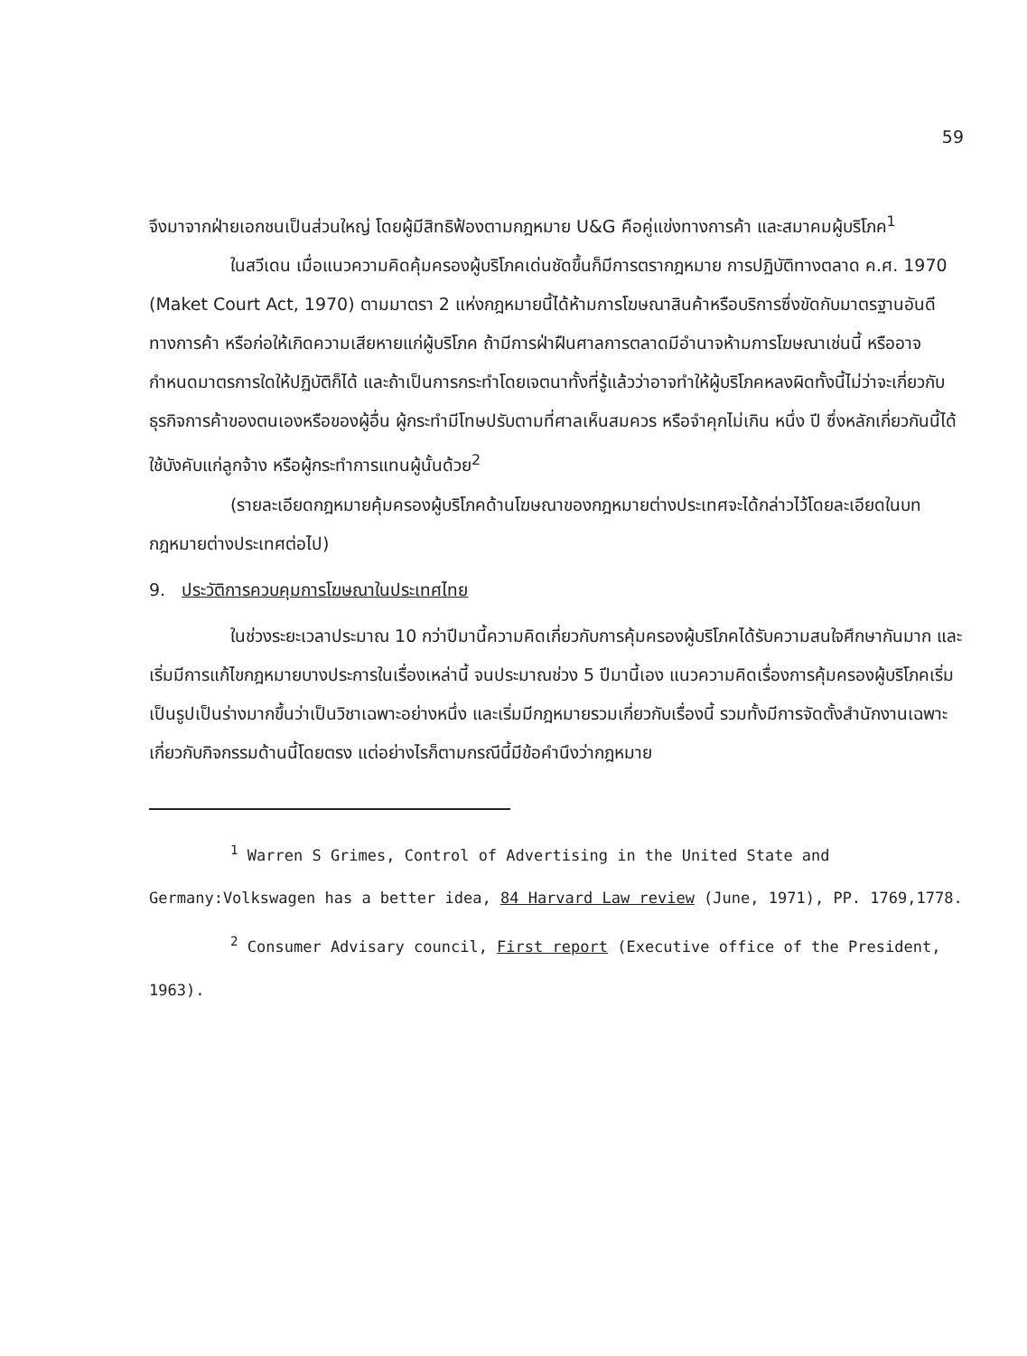59
จึงมาจากฝ่ายเอกชนเป็นส่วนใหญ่ โดยผู้มีสิทธิฟ้องตามกฎหมาย U&G คือคู่แข่งทางการค้า และสมาคมผู้บริโภค<sup>1</sup>
ในสวีเดน เมื่อแนวความคิดคุ้มครองผู้บริโภคเด่นชัดขึ้นก็มีการตรากฎหมาย การปฏิบัติทางตลาด ค.ศ. 1970 (Maket Court Act, 1970) ตามมาตรา 2 แห่งกฎหมายนี้ได้ห้ามการโฆษณาสินค้าหรือบริการซึ่งขัดกับมาตรฐานอันดีทางการค้า หรือก่อให้เกิดความเสียหายแก่ผู้บริโภค ถ้ามีการฝ่าฝืนศาลการตลาดมีอำนาจห้ามการโฆษณาเช่นนี้ หรืออาจกำหนดมาตรการใดให้ปฏิบัติก็ได้ และถ้าเป็นการกระทำโดยเจตนาทั้งที่รู้แล้วว่าอาจทำให้ผู้บริโภคหลงผิดทั้งนี้ไม่ว่าจะเกี่ยวกับธุรกิจการค้าของตนเองหรือของผู้อื่น ผู้กระทำมีโทษปรับตามที่ศาลเห็นสมควร หรือจำคุกไม่เกิน หนึ่ง ปี ซึ่งหลักเกี่ยวกันนี้ได้ใช้บังคับแก่ลูกจ้าง หรือผู้กระทำการแทนผู้นั้นด้วย<sup>2</sup>
(รายละเอียดกฎหมายคุ้มครองผู้บริโภคด้านโฆษณาของกฎหมายต่างประเทศจะได้กล่าวไว้โดยละเอียดในบทกฎหมายต่างประเทศต่อไป)
9. ประวัติการควบคุมการโฆษณาในประเทศไทย
ในช่วงระยะเวลาประมาณ 10 กว่าปีมานี้ความคิดเกี่ยวกับการคุ้มครองผู้บริโภคได้รับความสนใจศึกษากันมาก และเริ่มมีการแก้ไขกฎหมายบางประการในเรื่องเหล่านี้ จนประมาณช่วง 5 ปีมานี้เอง แนวความคิดเรื่องการคุ้มครองผู้บริโภคเริ่มเป็นรูปเป็นร่างมากขึ้นว่าเป็นวิชาเฉพาะอย่างหนึ่ง และเริ่มมีกฎหมายรวมเกี่ยวกับเรื่องนี้ รวมทั้งมีการจัดตั้งสำนักงานเฉพาะเกี่ยวกับกิจกรรมด้านนี้โดยตรง แต่อย่างไรก็ตามกรณีนี้มีข้อคำนึงว่ากฎหมาย
<sup>1</sup> Warren S Grimes, Control of Advertising in the United State and Germany:Volkswagen has a better idea, 84 Harvard Law review (June, 1971), PP. 1769,1778.
<sup>2</sup> Consumer Advisary council, First report (Executive office of the President, 1963).